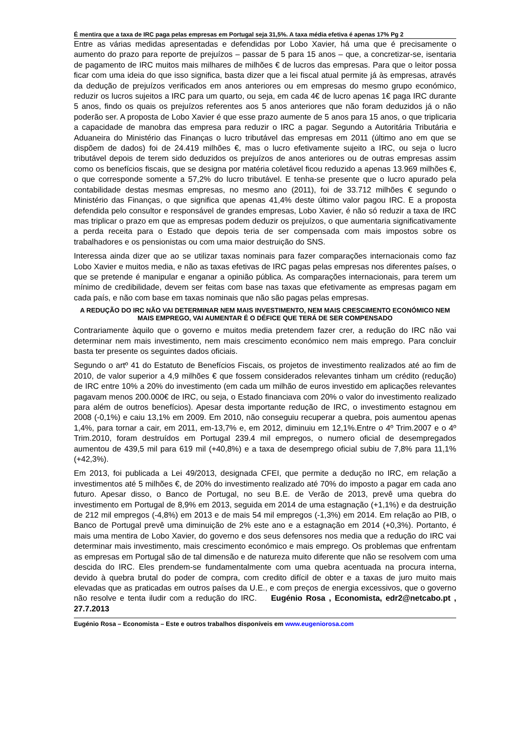É mentira que a taxa de IRC paga pelas empresas em Portugal seja 31,5%. A taxa média efetiva é apenas 17% Pg 2
Entre as várias medidas apresentadas e defendidas por Lobo Xavier, há uma que é precisamente o aumento do prazo para reporte de prejuízos – passar de 5 para 15 anos – que, a concretizar-se, isentaria de pagamento de IRC muitos mais milhares de milhões € de lucros das empresas. Para que o leitor possa ficar com uma ideia do que isso significa, basta dizer que a lei fiscal atual permite já às empresas, através da dedução de prejuízos verificados em anos anteriores ou em empresas do mesmo grupo económico, reduzir os lucros sujeitos a IRC para um quarto, ou seja, em cada 4€ de lucro apenas 1€ paga IRC durante 5 anos, findo os quais os prejuízos referentes aos 5 anos anteriores que não foram deduzidos já o não poderão ser. A proposta de Lobo Xavier é que esse prazo aumente de 5 anos para 15 anos, o que triplicaria a capacidade de manobra das empresa para reduzir o IRC a pagar. Segundo a Autoritária Tributária e Aduaneira do Ministério das Finanças o lucro tributável das empresas em 2011 (último ano em que se dispõem de dados) foi de 24.419 milhões €, mas o lucro efetivamente sujeito a IRC, ou seja o lucro tributável depois de terem sido deduzidos os prejuízos de anos anteriores ou de outras empresas assim como os benefícios fiscais, que se designa por matéria coletável ficou reduzido a apenas 13.969 milhões €, o que corresponde somente a 57,2% do lucro tributável. E tenha-se presente que o lucro apurado pela contabilidade destas mesmas empresas, no mesmo ano (2011), foi de 33.712 milhões € segundo o Ministério das Finanças, o que significa que apenas 41,4% deste último valor pagou IRC. E a proposta defendida pelo consultor e responsável de grandes empresas, Lobo Xavier, é não só reduzir a taxa de IRC mas triplicar o prazo em que as empresas podem deduzir os prejuízos, o que aumentaria significativamente a perda receita para o Estado que depois teria de ser compensada com mais impostos sobre os trabalhadores e os pensionistas ou com uma maior destruição do SNS.
Interessa ainda dizer que ao se utilizar taxas nominais para fazer comparações internacionais como faz Lobo Xavier e muitos media, e não as taxas efetivas de IRC pagas pelas empresas nos diferentes países, o que se pretende é manipular e enganar a opinião pública. As comparações internacionais, para terem um mínimo de credibilidade, devem ser feitas com base nas taxas que efetivamente as empresas pagam em cada país, e não com base em taxas nominais que não são pagas pelas empresas.
A REDUÇÃO DO IRC NÃO VAI DETERMINAR NEM MAIS INVESTIMENTO, NEM MAIS CRESCIMENTO ECONÓMICO NEM MAIS EMPREGO, VAI AUMENTAR É O DÉFICE QUE TERÁ DE SER COMPENSADO
Contrariamente àquilo que o governo e muitos media pretendem fazer crer, a redução do IRC não vai determinar nem mais investimento, nem mais crescimento económico nem mais emprego. Para concluir basta ter presente os seguintes dados oficiais.
Segundo o artº 41 do Estatuto de Benefícios Fiscais, os projetos de investimento realizados até ao fim de 2010, de valor superior a 4,9 milhões € que fossem considerados relevantes tinham um crédito (redução) de IRC entre 10% a 20% do investimento (em cada um milhão de euros investido em aplicações relevantes pagavam menos 200.000€ de IRC, ou seja, o Estado financiava com 20% o valor do investimento realizado para além de outros benefícios). Apesar desta importante redução de IRC, o investimento estagnou em 2008 (-0,1%) e caiu 13,1% em 2009. Em 2010, não conseguiu recuperar a quebra, pois aumentou apenas 1,4%, para tornar a cair, em 2011, em-13,7% e, em 2012, diminuiu em 12,1%.Entre o 4º Trim.2007 e o 4º Trim.2010, foram destruídos em Portugal 239.4 mil empregos, o numero oficial de desempregados aumentou de 439,5 mil para 619 mil (+40,8%) e a taxa de desemprego oficial subiu de 7,8% para 11,1% (+42,3%).
Em 2013, foi publicada a Lei 49/2013, designada CFEI, que permite a dedução no IRC, em relação a investimentos até 5 milhões €, de 20% do investimento realizado até 70% do imposto a pagar em cada ano futuro. Apesar disso, o Banco de Portugal, no seu B.E. de Verão de 2013, prevê uma quebra do investimento em Portugal de 8,9% em 2013, seguida em 2014 de uma estagnação (+1,1%) e da destruição de 212 mil empregos (-4,8%) em 2013 e de mais 54 mil empregos (-1,3%) em 2014. Em relação ao PIB, o Banco de Portugal prevê uma diminuição de 2% este ano e a estagnação em 2014 (+0,3%). Portanto, é mais uma mentira de Lobo Xavier, do governo e dos seus defensores nos media que a redução do IRC vai determinar mais investimento, mais crescimento económico e mais emprego. Os problemas que enfrentam as empresas em Portugal são de tal dimensão e de natureza muito diferente que não se resolvem com uma descida do IRC. Eles prendem-se fundamentalmente com uma quebra acentuada na procura interna, devido à quebra brutal do poder de compra, com credito difícil de obter e a taxas de juro muito mais elevadas que as praticadas em outros países da U.E., e com preços de energia excessivos, que o governo não resolve e tenta iludir com a redução do IRC. Eugénio Rosa , Economista, edr2@netcabo.pt , 27.7.2013
Eugénio Rosa – Economista – Este e outros trabalhos disponíveis em www.eugeniorosa.com